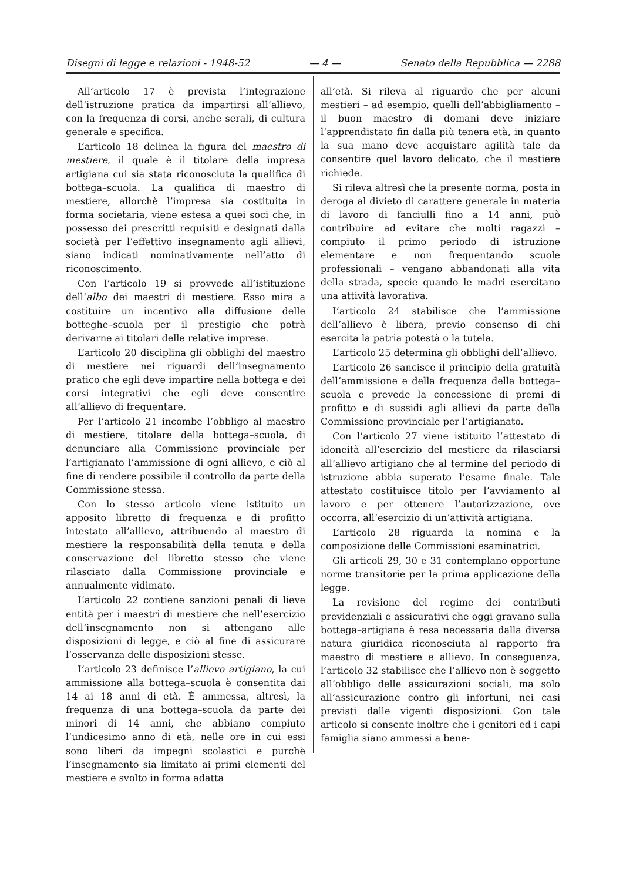Disegni di legge e relazioni - 1948-52 — 4 — Senato della Repubblica — 2288
All’articolo 17 è prevista l’integrazione dell’istruzione pratica da impartirsi all’allievo, con la frequenza di corsi, anche serali, di cultura generale e specifica.
L’articolo 18 delinea la figura del maestro di mestiere, il quale è il titolare della impresa artigiana cui sia stata riconosciuta la qualifica di bottega–scuola. La qualifica di maestro di mestiere, allorchè l’impresa sia costituita in forma societaria, viene estesa a quei soci che, in possesso dei prescritti requisiti e designati dalla società per l’effettivo insegnamento agli allievi, siano indicati nominativamente nell’atto di riconoscimento.
Con l’articolo 19 si provvede all’istituzione dell’albo dei maestri di mestiere. Esso mira a costituire un incentivo alla diffusione delle botteghe–scuola per il prestigio che potrà derivarne ai titolari delle relative imprese.
L’articolo 20 disciplina gli obblighi del maestro di mestiere nei riguardi dell’insegnamento pratico che egli deve impartire nella bottega e dei corsi integrativi che egli deve consentire all’allievo di frequentare.
Per l’articolo 21 incombe l’obbligo al maestro di mestiere, titolare della bottega–scuola, di denunciare alla Commissione provinciale per l’artigianato l’ammissione di ogni allievo, e ciò al fine di rendere possibile il controllo da parte della Commissione stessa.
Con lo stesso articolo viene istituito un apposito libretto di frequenza e di profitto intestato all’allievo, attribuendo al maestro di mestiere la responsabilità della tenuta e della conservazione del libretto stesso che viene rilasciato dalla Commissione provinciale e annualmente vidimato.
L’articolo 22 contiene sanzioni penali di lieve entità per i maestri di mestiere che nell’esercizio dell’insegnamento non si attengano alle disposizioni di legge, e ciò al fine di assicurare l’osservanza delle disposizioni stesse.
L’articolo 23 definisce l’allievo artigiano, la cui ammissione alla bottega–scuola è consentita dai 14 ai 18 anni di età. È ammessa, altresì, la frequenza di una bottega–scuola da parte dei minori di 14 anni, che abbiano compiuto l’undicesimo anno di età, nelle ore in cui essi sono liberi da impegni scolastici e purchè l’insegnamento sia limitato ai primi elementi del mestiere e svolto in forma adatta
all’età. Si rileva al riguardo che per alcuni mestieri – ad esempio, quelli dell’abbigliamento – il buon maestro di domani deve iniziare l’apprendistato fin dalla più tenera età, in quanto la sua mano deve acquistare agilità tale da consentire quel lavoro delicato, che il mestiere richiede.
Si rileva altresì che la presente norma, posta in deroga al divieto di carattere generale in materia di lavoro di fanciulli fino a 14 anni, può contribuire ad evitare che molti ragazzi – compiuto il primo periodo di istruzione elementare e non frequentando scuole professionali – vengano abbandonati alla vita della strada, specie quando le madri esercitano una attività lavorativa.
L’articolo 24 stabilisce che l’ammissione dell’allievo è libera, previo consenso di chi esercita la patria potestà o la tutela.
L’articolo 25 determina gli obblighi dell’allievo.
L’articolo 26 sancisce il principio della gratuità dell’ammissione e della frequenza della bottega–scuola e prevede la concessione di premi di profitto e di sussidi agli allievi da parte della Commissione provinciale per l’artigianato.
Con l’articolo 27 viene istituito l’attestato di idoneità all’esercizio del mestiere da rilasciarsi all’allievo artigiano che al termine del periodo di istruzione abbia superato l’esame finale. Tale attestato costituisce titolo per l’avviamento al lavoro e per ottenere l’autorizzazione, ove occorra, all’esercizio di un’attività artigiana.
L’articolo 28 riguarda la nomina e la composizione delle Commissioni esaminatrici.
Gli articoli 29, 30 e 31 contemplano opportune norme transitorie per la prima applicazione della legge.
La revisione del regime dei contributi previdenziali e assicurativi che oggi gravano sulla bottega–artigiana è resa necessaria dalla diversa natura giuridica riconosciuta al rapporto fra maestro di mestiere e allievo. In conseguenza, l’articolo 32 stabilisce che l’allievo non è soggetto all’obbligo delle assicurazioni sociali, ma solo all’assicurazione contro gli infortuni, nei casi previsti dalle vigenti disposizioni. Con tale articolo si consente inoltre che i genitori ed i capi famiglia siano ammessi a bene-